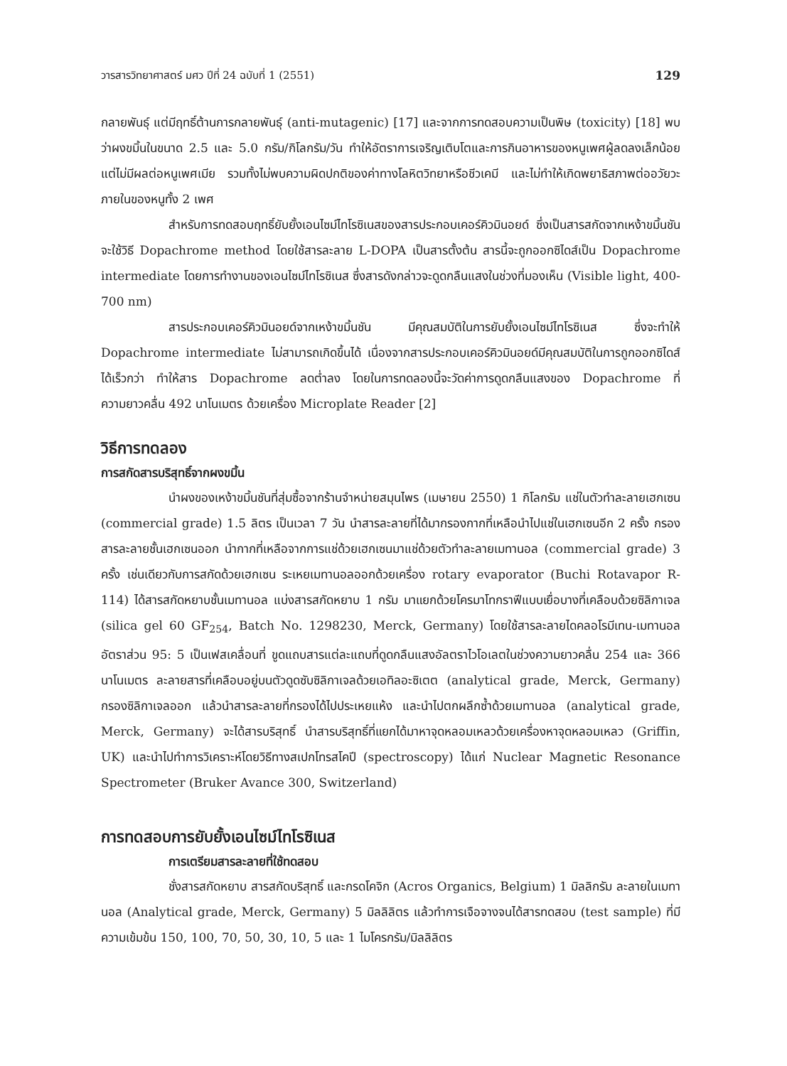วารสารวิทยาศาสตร์ มศว ปีที่ 24 ฉบับที่ 1 (2551) 129
กลายพันธุ์ แต่มีฤทธิ์ต้านการกลายพันธุ์ (anti-mutagenic) [17] และจากการทดสอบความเป็นพิษ (toxicity) [18] พบว่าผงขมิ้นในขนาด 2.5 และ 5.0 กรัม/กิโลกรัม/วัน ทำให้อัตราการเจริญเติบโตและการกินอาหารของหนูเพศผู้ลดลงเล็กน้อยแต่ไม่มีผลต่อหนูเพศเมีย รวมทั้งไม่พบความผิดปกติของค่าทางโลหิตวิทยาหรือชีวเคมี และไม่ทำให้เกิดพยาธิสภาพต่ออวัยวะภายในของหนูทั้ง 2 เพศ
สำหรับการทดสอบฤทธิ์ยับยั้งเอนไซม์ไทโรซิเนสของสารประกอบเคอร์คิวมินอยด์ ซึ่งเป็นสารสกัดจากเหง้าขมิ้นชันจะใช้วิธี Dopachrome method โดยใช้สารละลาย L-DOPA เป็นสารตั้งต้น สารนี้จะถูกออกซิไดส์เป็น Dopachrome intermediate โดยการทำงานของเอนไซม์ไทโรซิเนส ซึ่งสารดังกล่าวจะดูดกลืนแสงในช่วงที่มองเห็น (Visible light, 400-700 nm)
สารประกอบเคอร์คิวมินอยด์จากเหง้าขมิ้นชัน มีคุณสมบัติในการยับยั้งเอนไซม์ไทโรซิเนส ซึ่งจะทำให้ Dopachrome intermediate ไม่สามารถเกิดขึ้นได้ เนื่องจากสารประกอบเคอร์คิวมินอยด์มีคุณสมบัติในการถูกออกซิไดส์ได้เร็วกว่า ทำให้สาร Dopachrome ลดต่ำลง โดยในการทดลองนี้จะวัดค่าการดูดกลืนแสงของ Dopachrome ที่ความยาวคลื่น 492 นาโนเมตร ด้วยเครื่อง Microplate Reader [2]
วิธีการทดลอง
การสกัดสารบริสุทธิ์จากผงขมิ้น
นำผงของเหง้าขมิ้นชันที่สุ่มซื้อจากร้านจำหน่ายสมุนไพร (เมษายน 2550) 1 กิโลกรัม แช่ในตัวทำละลายเฮกเซน (commercial grade) 1.5 ลิตร เป็นเวลา 7 วัน นำสารละลายที่ได้มากรองกากที่เหลือนำไปแช่ในเฮกเซนอีก 2 ครั้ง กรองสารละลายชั้นเฮกเซนออก นำกากที่เหลือจากการแช่ด้วยเฮกเซนมาแช่ด้วยตัวทำละลายเมทานอล (commercial grade) 3 ครั้ง เช่นเดียวกับการสกัดด้วยเฮกเซน ระเหยเมทานอลออกด้วยเครื่อง rotary evaporator (Buchi Rotavapor R-114) ได้สารสกัดหยาบชั้นเมทานอล แบ่งสารสกัดหยาบ 1 กรัม มาแยกด้วยโครมาโทกราฟีแบบเยื่อบางที่เคลือบด้วยซิลิกาเจล (silica gel 60 GF<sub>254</sub>, Batch No. 1298230, Merck, Germany) โดยใช้สารละลายไดคลอโรมีเทน-เมทานอลอัตราส่วน 95: 5 เป็นเฟสเคลื่อนที่ ขูดแถบสารแต่ละแถบที่ดูดกลืนแสงอัลตราไวโอเลตในช่วงความยาวคลื่น 254 และ 366 นาโนเมตร ละลายสารที่เคลือบอยู่บนตัวดูดซับซิลิกาเจลด้วยเอทิลอะซิเตต (analytical grade, Merck, Germany) กรองซิลิกาเจลออก แล้วนำสารละลายที่กรองได้ไปประเหยแห้ง และนำไปตกผลึกซ้ำด้วยเมทานอล (analytical grade, Merck, Germany) จะได้สารบริสุทธิ์ นำสารบริสุทธิ์ที่แยกได้มาหาจุดหลอมเหลวด้วยเครื่องหาจุดหลอมเหลว (Griffin, UK) และนำไปทำการวิเคราะห์โดยวิธีทางสเปกโทรสโคปี (spectroscopy) ได้แก่ Nuclear Magnetic Resonance Spectrometer (Bruker Avance 300, Switzerland)
การทดสอบการยับยั้งเอนไซม์ไทโรซิเนส
การเตรียมสารละลายที่ใช้ทดสอบ
ชั่งสารสกัดหยาบ สารสกัดบริสุทธิ์ และกรดโคจิก (Acros Organics, Belgium) 1 มิลลิกรัม ละลายในเมทานอล (Analytical grade, Merck, Germany) 5 มิลลิลิตร แล้วทำการเจือจางจนได้สารทดสอบ (test sample) ที่มีความเข้มข้น 150, 100, 70, 50, 30, 10, 5 และ 1 ไมโครกรัม/มิลลิลิตร